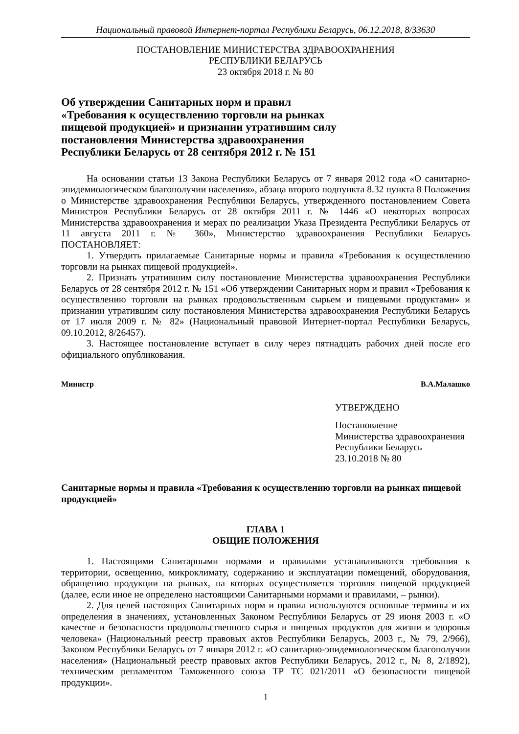Национальный правовой Интернет-портал Республики Беларусь, 06.12.2018, 8/33630
ПОСТАНОВЛЕНИЕ МИНИСТЕРСТВА ЗДРАВООХРАНЕНИЯ
РЕСПУБЛИКИ БЕЛАРУСЬ
23 октября 2018 г. № 80
Об утверждении Санитарных норм и правил
«Требования к осуществлению торговли на рынках
пищевой продукцией» и признании утратившим силу
постановления Министерства здравоохранения
Республики Беларусь от 28 сентября 2012 г. № 151
На основании статьи 13 Закона Республики Беларусь от 7 января 2012 года «О санитарно-эпидемиологическом благополучии населения», абзаца второго подпункта 8.32 пункта 8 Положения о Министерстве здравоохранения Республики Беларусь, утвержденного постановлением Совета Министров Республики Беларусь от 28 октября 2011 г. № 1446 «О некоторых вопросах Министерства здравоохранения и мерах по реализации Указа Президента Республики Беларусь от 11 августа 2011 г. № 360», Министерство здравоохранения Республики Беларусь ПОСТАНОВЛЯЕТ:
1. Утвердить прилагаемые Санитарные нормы и правила «Требования к осуществлению торговли на рынках пищевой продукцией».
2. Признать утратившим силу постановление Министерства здравоохранения Республики Беларусь от 28 сентября 2012 г. № 151 «Об утверждении Санитарных норм и правил «Требования к осуществлению торговли на рынках продовольственным сырьем и пищевыми продуктами» и признании утратившим силу постановления Министерства здравоохранения Республики Беларусь от 17 июля 2009 г. № 82» (Национальный правовой Интернет-портал Республики Беларусь, 09.10.2012, 8/26457).
3. Настоящее постановление вступает в силу через пятнадцать рабочих дней после его официального опубликования.
Министр В.А.Малашко
УТВЕРЖДЕНО
Постановление
Министерства здравоохранения
Республики Беларусь
23.10.2018 № 80
Санитарные нормы и правила «Требования к осуществлению торговли на рынках пищевой продукцией»
ГЛАВА 1
ОБЩИЕ ПОЛОЖЕНИЯ
1. Настоящими Санитарными нормами и правилами устанавливаются требования к территории, освещению, микроклимату, содержанию и эксплуатации помещений, оборудования, обращению продукции на рынках, на которых осуществляется торговля пищевой продукцией (далее, если иное не определено настоящими Санитарными нормами и правилами, – рынки).
2. Для целей настоящих Санитарных норм и правил используются основные термины и их определения в значениях, установленных Законом Республики Беларусь от 29 июня 2003 г. «О качестве и безопасности продовольственного сырья и пищевых продуктов для жизни и здоровья человека» (Национальный реестр правовых актов Республики Беларусь, 2003 г., № 79, 2/966), Законом Республики Беларусь от 7 января 2012 г. «О санитарно-эпидемиологическом благополучии населения» (Национальный реестр правовых актов Республики Беларусь, 2012 г., № 8, 2/1892), техническим регламентом Таможенного союза ТР ТС 021/2011 «О безопасности пищевой продукции».
1